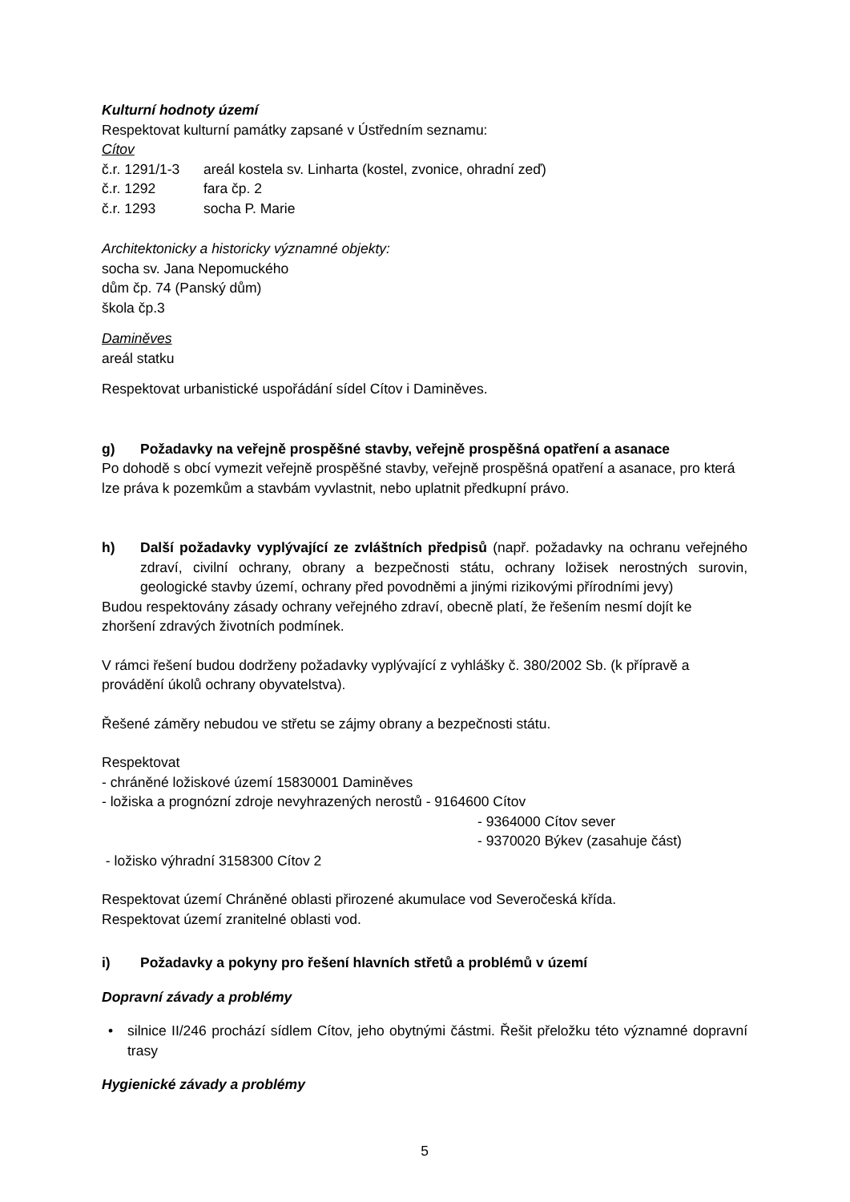Kulturní hodnoty území
Respektovat kulturní památky zapsané v Ústředním seznamu:
Cítov
| č.r. 1291/1-3 | areál kostela sv. Linharta (kostel, zvonice, ohradní zeď) |
| č.r. 1292 | fara čp. 2 |
| č.r. 1293 | socha P. Marie |
Architektonicky a historicky významné objekty:
socha sv. Jana Nepomuckého
dům čp. 74 (Panský dům)
škola čp.3
Daminěves
areál statku
Respektovat urbanistické uspořádání sídel Cítov i Daminěves.
g) Požadavky na veřejně prospěšné stavby, veřejně prospěšná opatření a asanace
Po dohodě s obcí vymezit veřejně prospěšné stavby, veřejně prospěšná opatření a asanace, pro která lze práva k pozemkům a stavbám vyvlastnit, nebo uplatnit předkupní právo.
h) Další požadavky vyplývající ze zvláštních předpisů (např. požadavky na ochranu veřejného zdraví, civilní ochrany, obrany a bezpečnosti státu, ochrany ložisek nerostných surovin, geologické stavby území, ochrany před povodněmi a jinými rizikovými přírodními jevy)
Budou respektovány zásady ochrany veřejného zdraví, obecně platí, že řešením nesmí dojít ke zhoršení zdravých životních podmínek.
V rámci řešení budou dodrženy požadavky vyplývající z vyhlášky č. 380/2002 Sb. (k přípravě a provádění úkolů ochrany obyvatelstva).
Řešené záměry nebudou ve střetu se zájmy obrany a bezpečnosti státu.
Respektovat
- chráněné ložiskové území 15830001 Daminěves
- ložiska a prognózní zdroje nevyhrazených nerostů - 9164600 Cítov
- 9364000 Cítov sever
- 9370020 Býkev (zasahuje část)
- ložisko výhradní 3158300 Cítov 2
Respektovat území Chráněné oblasti přirozené akumulace vod Severočeská křída.
Respektovat území zranitelné oblasti vod.
i) Požadavky a pokyny pro řešení hlavních střetů a problémů v území
Dopravní závady a problémy
• silnice II/246 prochází sídlem Cítov, jeho obytnými částmi. Řešit přeložku této významné dopravní trasy
Hygienické závady a problémy
5